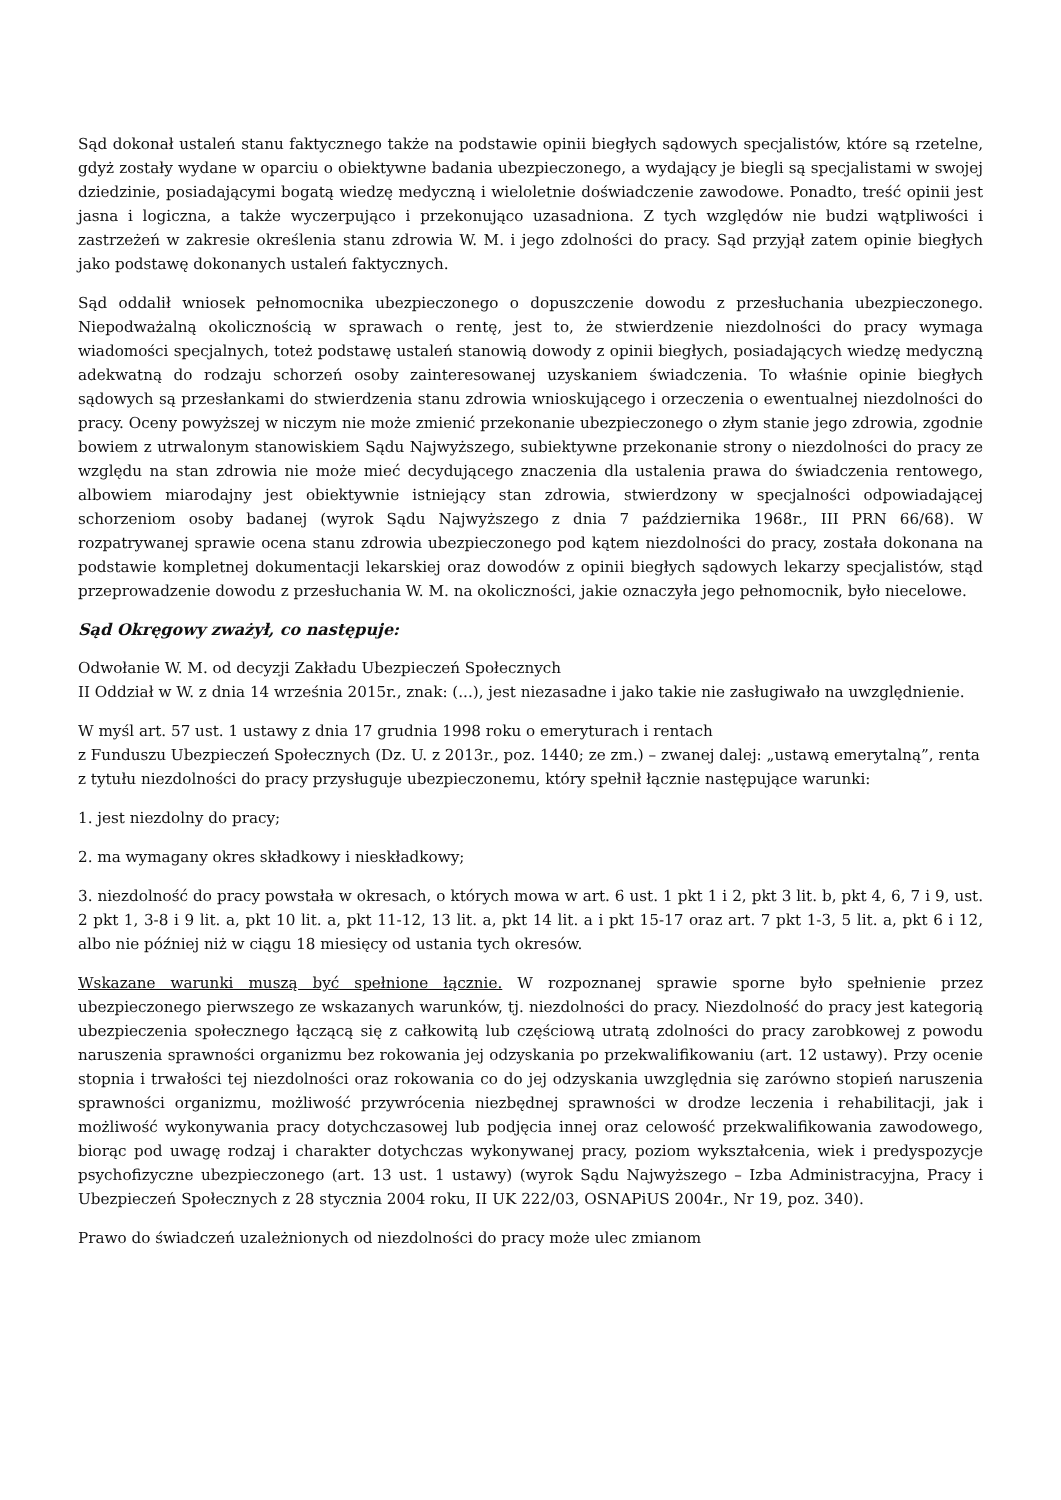Sąd dokonał ustaleń stanu faktycznego także na podstawie opinii biegłych sądowych specjalistów, które są rzetelne, gdyż zostały wydane w oparciu o obiektywne badania ubezpieczonego, a wydający je biegli są specjalistami w swojej dziedzinie, posiadającymi bogatą wiedzę medyczną i wieloletnie doświadczenie zawodowe. Ponadto, treść opinii jest jasna i logiczna, a także wyczerpująco i przekonująco uzasadniona. Z tych względów nie budzi wątpliwości i zastrzeżeń w zakresie określenia stanu zdrowia W. M. i jego zdolności do pracy. Sąd przyjął zatem opinie biegłych jako podstawę dokonanych ustaleń faktycznych.
Sąd oddalił wniosek pełnomocnika ubezpieczonego o dopuszczenie dowodu z przesłuchania ubezpieczonego. Niepodważalną okolicznością w sprawach o rentę, jest to, że stwierdzenie niezdolności do pracy wymaga wiadomości specjalnych, toteż podstawę ustaleń stanowią dowody z opinii biegłych, posiadających wiedzę medyczną adekwatną do rodzaju schorzeń osoby zainteresowanej uzyskaniem świadczenia. To właśnie opinie biegłych sądowych są przesłankami do stwierdzenia stanu zdrowia wnioskującego i orzeczenia o ewentualnej niezdolności do pracy. Oceny powyższej w niczym nie może zmienić przekonanie ubezpieczonego o złym stanie jego zdrowia, zgodnie bowiem z utrwalonym stanowiskiem Sądu Najwyższego, subiektywne przekonanie strony o niezdolności do pracy ze względu na stan zdrowia nie może mieć decydującego znaczenia dla ustalenia prawa do świadczenia rentowego, albowiem miarodajny jest obiektywnie istniejący stan zdrowia, stwierdzony w specjalności odpowiadającej schorzeniom osoby badanej (wyrok Sądu Najwyższego z dnia 7 października 1968r., III PRN 66/68). W rozpatrywanej sprawie ocena stanu zdrowia ubezpieczonego pod kątem niezdolności do pracy, została dokonana na podstawie kompletnej dokumentacji lekarskiej oraz dowodów z opinii biegłych sądowych lekarzy specjalistów, stąd przeprowadzenie dowodu z przesłuchania W. M. na okoliczności, jakie oznaczyła jego pełnomocnik, było niecelowe.
Sąd Okręgowy zważył, co następuje:
Odwołanie W. M. od decyzji Zakładu Ubezpieczeń Społecznych
II Oddział w W. z dnia 14 września 2015r., znak: (...), jest niezasadne i jako takie nie zasługiwało na uwzględnienie.
W myśl art. 57 ust. 1 ustawy z dnia 17 grudnia 1998 roku o emeryturach i rentach
z Funduszu Ubezpieczeń Społecznych (Dz. U. z 2013r., poz. 1440; ze zm.) – zwanej dalej: „ustawą emerytalną”, renta z tytułu niezdolności do pracy przysługuje ubezpieczonemu, który spełnił łącznie następujące warunki:
1. jest niezdolny do pracy;
2. ma wymagany okres składkowy i nieskładkowy;
3. niezdolność do pracy powstała w okresach, o których mowa w art. 6 ust. 1 pkt 1 i 2, pkt 3 lit. b, pkt 4, 6, 7 i 9, ust. 2 pkt 1, 3-8 i 9 lit. a, pkt 10 lit. a, pkt 11-12, 13 lit. a, pkt 14 lit. a i pkt 15-17 oraz art. 7 pkt 1-3, 5 lit. a, pkt 6 i 12, albo nie później niż w ciągu 18 miesięcy od ustania tych okresów.
Wskazane warunki muszą być spełnione łącznie. W rozpoznanej sprawie sporne było spełnienie przez ubezpieczonego pierwszego ze wskazanych warunków, tj. niezdolności do pracy. Niezdolność do pracy jest kategorią ubezpieczenia społecznego łączącą się z całkowitą lub częściową utratą zdolności do pracy zarobkowej z powodu naruszenia sprawności organizmu bez rokowania jej odzyskania po przekwalifikowaniu (art. 12 ustawy). Przy ocenie stopnia i trwałości tej niezdolności oraz rokowania co do jej odzyskania uwzględnia się zarówno stopień naruszenia sprawności organizmu, możliwość przywrócenia niezbędnej sprawności w drodze leczenia i rehabilitacji, jak i możliwość wykonywania pracy dotychczasowej lub podjęcia innej oraz celowość przekwalifikowania zawodowego, biorąc pod uwagę rodzaj i charakter dotychczas wykonywanej pracy, poziom wykształcenia, wiek i predyspozycje psychofizyczne ubezpieczonego (art. 13 ust. 1 ustawy) (wyrok Sądu Najwyższego – Izba Administracyjna, Pracy i Ubezpieczeń Społecznych z 28 stycznia 2004 roku, II UK 222/03, OSNAPiUS 2004r., Nr 19, poz. 340).
Prawo do świadczeń uzależnionych od niezdolności do pracy może ulec zmianom